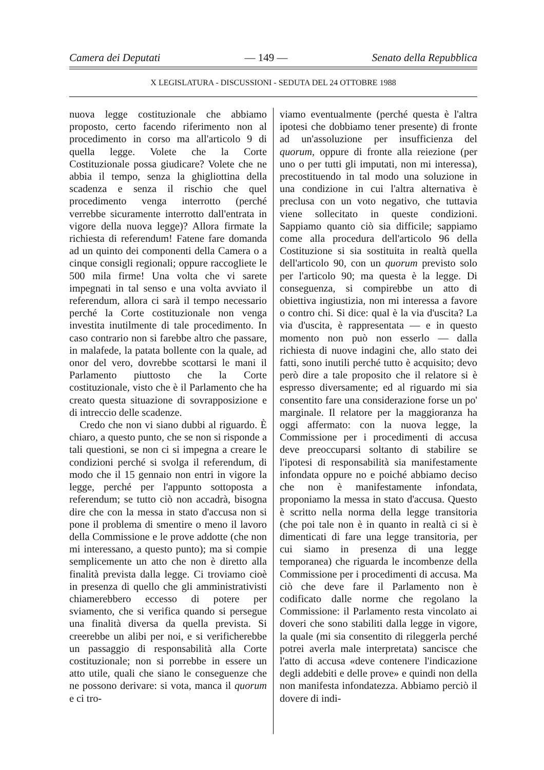Camera dei Deputati — 149 — Senato della Repubblica
X LEGISLATURA - DISCUSSIONI - SEDUTA DEL 24 OTTOBRE 1988
nuova legge costituzionale che abbiamo proposto, certo facendo riferimento non al procedimento in corso ma all'articolo 9 di quella legge. Volete che la Corte Costituzionale possa giudicare? Volete che ne abbia il tempo, senza la ghigliottina della scadenza e senza il rischio che quel procedimento venga interrotto (perché verrebbe sicuramente interrotto dall'entrata in vigore della nuova legge)? Allora firmate la richiesta di referendum! Fatene fare domanda ad un quinto dei componenti della Camera o a cinque consigli regionali; oppure raccogliete le 500 mila firme! Una volta che vi sarete impegnati in tal senso e una volta avviato il referendum, allora ci sarà il tempo necessario perché la Corte costituzionale non venga investita inutilmente di tale procedimento. In caso contrario non si farebbe altro che passare, in malafede, la patata bollente con la quale, ad onor del vero, dovrebbe scottarsi le mani il Parlamento piuttosto che la Corte costituzionale, visto che è il Parlamento che ha creato questa situazione di sovrapposizione e di intreccio delle scadenze.
Credo che non vi siano dubbi al riguardo. È chiaro, a questo punto, che se non si risponde a tali questioni, se non ci si impegna a creare le condizioni perché si svolga il referendum, di modo che il 15 gennaio non entri in vigore la legge, perché per l'appunto sottoposta a referendum; se tutto ciò non accadrà, bisogna dire che con la messa in stato d'accusa non si pone il problema di smentire o meno il lavoro della Commissione e le prove addotte (che non mi interessano, a questo punto); ma si compie semplicemente un atto che non è diretto alla finalità prevista dalla legge. Ci troviamo cioè in presenza di quello che gli amministrativisti chiamerebbero eccesso di potere per sviamento, che si verifica quando si persegue una finalità diversa da quella prevista. Si creerebbe un alibi per noi, e si verificherebbe un passaggio di responsabilità alla Corte costituzionale; non si porrebbe in essere un atto utile, quali che siano le conseguenze che ne possono derivare: si vota, manca il quorum e ci tro-
viamo eventualmente (perché questa è l'altra ipotesi che dobbiamo tener presente) di fronte ad un'assoluzione per insufficienza del quorum, oppure di fronte alla reiezione (per uno o per tutti gli imputati, non mi interessa), precostituendo in tal modo una soluzione in una condizione in cui l'altra alternativa è preclusa con un voto negativo, che tuttavia viene sollecitato in queste condizioni. Sappiamo quanto ciò sia difficile; sappiamo come alla procedura dell'articolo 96 della Costituzione si sia sostituita in realtà quella dell'articolo 90, con un quorum previsto solo per l'articolo 90; ma questa è la legge. Di conseguenza, si compirebbe un atto di obiettiva ingiustizia, non mi interessa a favore o contro chi. Si dice: qual è la via d'uscita? La via d'uscita, è rappresentata — e in questo momento non può non esserlo — dalla richiesta di nuove indagini che, allo stato dei fatti, sono inutili perché tutto è acquisito; devo però dire a tale proposito che il relatore si è espresso diversamente; ed al riguardo mi sia consentito fare una considerazione forse un po' marginale. Il relatore per la maggioranza ha oggi affermato: con la nuova legge, la Commissione per i procedimenti di accusa deve preoccuparsi soltanto di stabilire se l'ipotesi di responsabilità sia manifestamente infondata oppure no e poiché abbiamo deciso che non è manifestamente infondata, proponiamo la messa in stato d'accusa. Questo è scritto nella norma della legge transitoria (che poi tale non è in quanto in realtà ci si è dimenticati di fare una legge transitoria, per cui siamo in presenza di una legge temporanea) che riguarda le incombenze della Commissione per i procedimenti di accusa. Ma ciò che deve fare il Parlamento non è codificato dalle norme che regolano la Commissione: il Parlamento resta vincolato ai doveri che sono stabiliti dalla legge in vigore, la quale (mi sia consentito di rileggerla perché potrei averla male interpretata) sancisce che l'atto di accusa «deve contenere l'indicazione degli addebiti e delle prove» e quindi non della non manifesta infondatezza. Abbiamo perciò il dovere di indi-